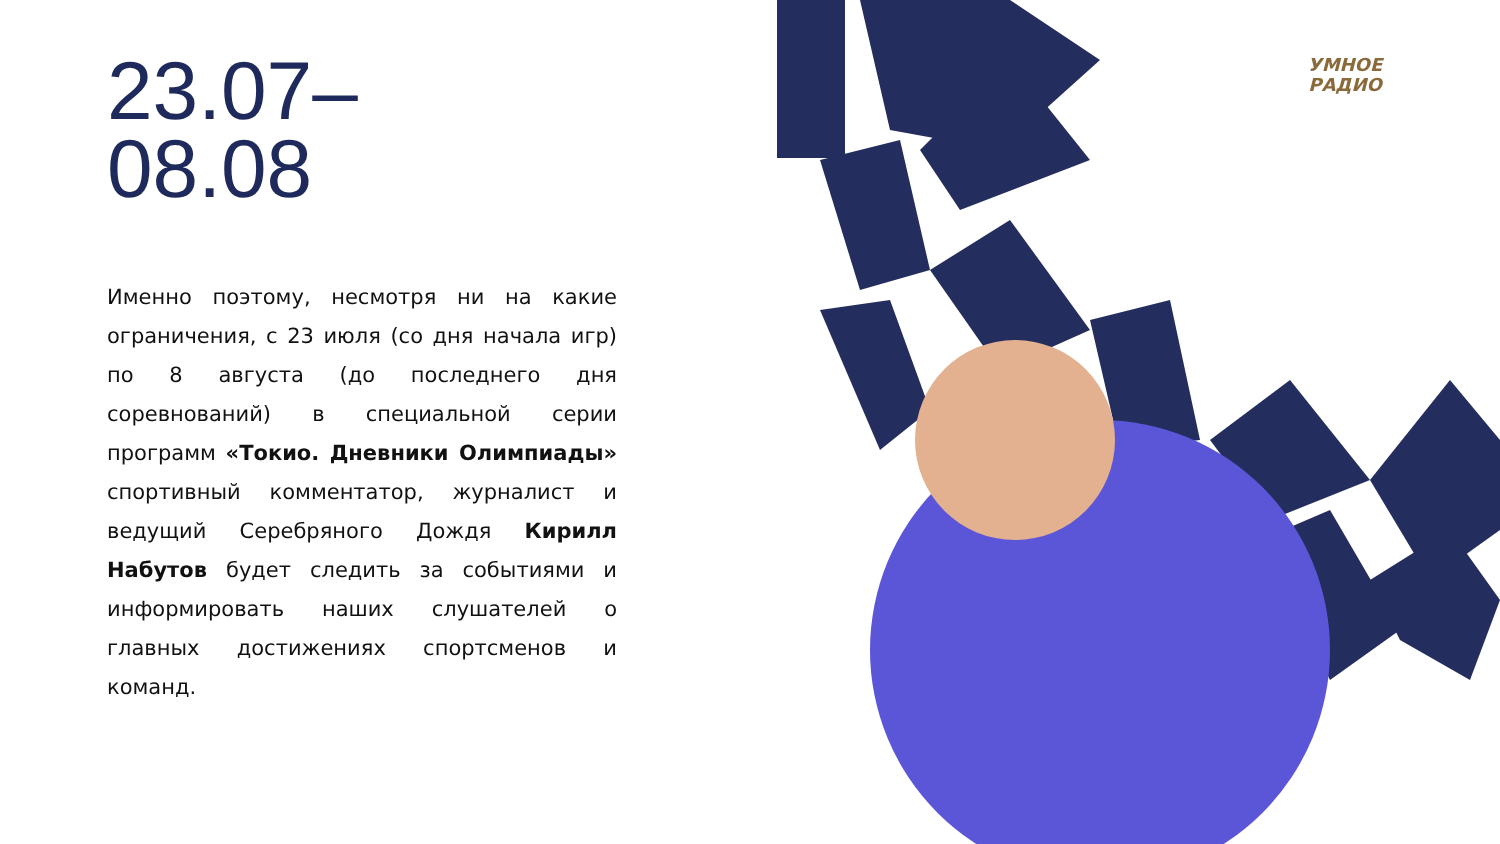23.07–
08.08
Именно поэтому, несмотря ни на какие ограничения, с 23 июля (со дня начала игр) по 8 августа (до последнего дня соревнований) в специальной серии программ «Токио. Дневники Олимпиады» спортивный комментатор, журналист и ведущий Серебряного Дождя Кирилл Набутов будет следить за событиями и информировать наших слушателей о главных достижениях спортсменов и команд.
УМНОЕ
РАДИО